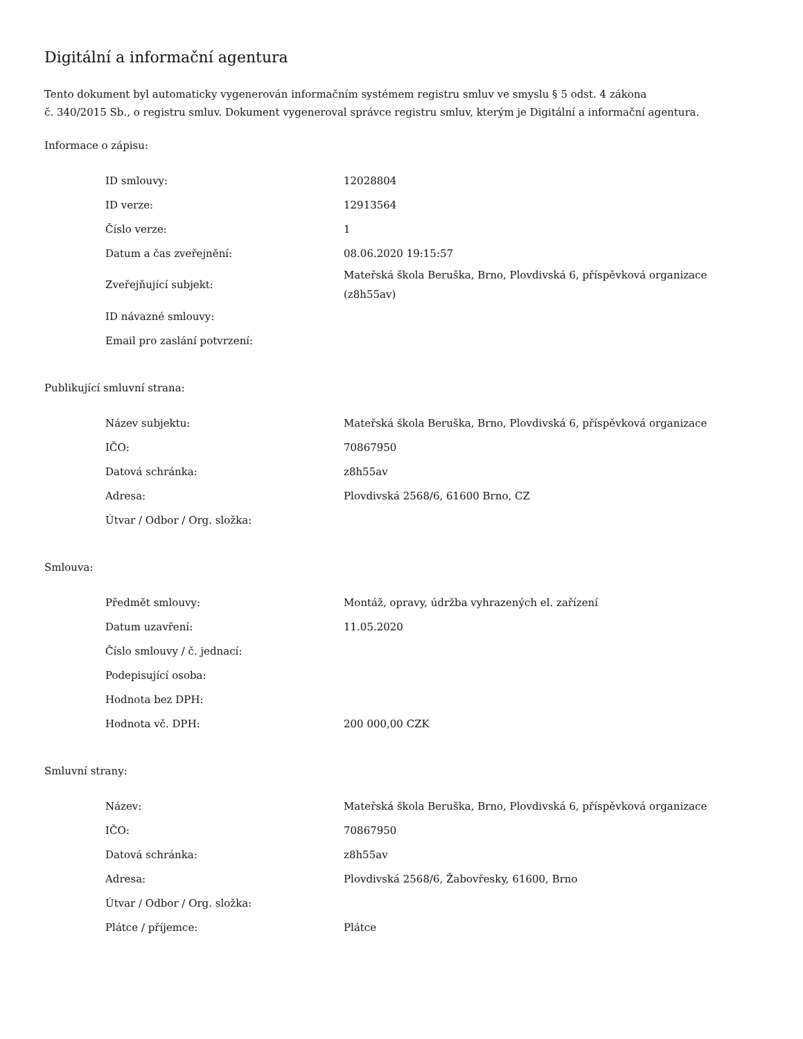Digitální a informační agentura
Tento dokument byl automaticky vygenerován informačním systémem registru smluv ve smyslu § 5 odst. 4 zákona
č. 340/2015 Sb., o registru smluv. Dokument vygeneroval správce registru smluv, kterým je Digitální a informační agentura.
Informace o zápisu:
| ID smlouvy: | 12028804 |
| ID verze: | 12913564 |
| Číslo verze: | 1 |
| Datum a čas zveřejnění: | 08.06.2020 19:15:57 |
| Zveřejňující subjekt: | Mateřská škola Beruška, Brno, Plovdivská 6, příspěvková organizace (z8h55av) |
| ID návazné smlouvy: | |
| Email pro zaslání potvrzení: | |
Publikující smluvní strana:
| Název subjektu: | Mateřská škola Beruška, Brno, Plovdivská 6, příspěvková organizace |
| IČO: | 70867950 |
| Datová schránka: | z8h55av |
| Adresa: | Plovdivská 2568/6, 61600 Brno, CZ |
| Útvar / Odbor / Org. složka: | |
Smlouva:
| Předmět smlouvy: | Montáž, opravy, údržba vyhrazených el. zařízení |
| Datum uzavření: | 11.05.2020 |
| Číslo smlouvy / č. jednací: | |
| Podepisující osoba: | |
| Hodnota bez DPH: | |
| Hodnota vč. DPH: | 200 000,00 CZK |
Smluvní strany:
| Název: | Mateřská škola Beruška, Brno, Plovdivská 6, příspěvková organizace |
| IČO: | 70867950 |
| Datová schránka: | z8h55av |
| Adresa: | Plovdivská 2568/6, Žabovřesky, 61600, Brno |
| Útvar / Odbor / Org. složka: | |
| Plátce / příjemce: | Plátce |